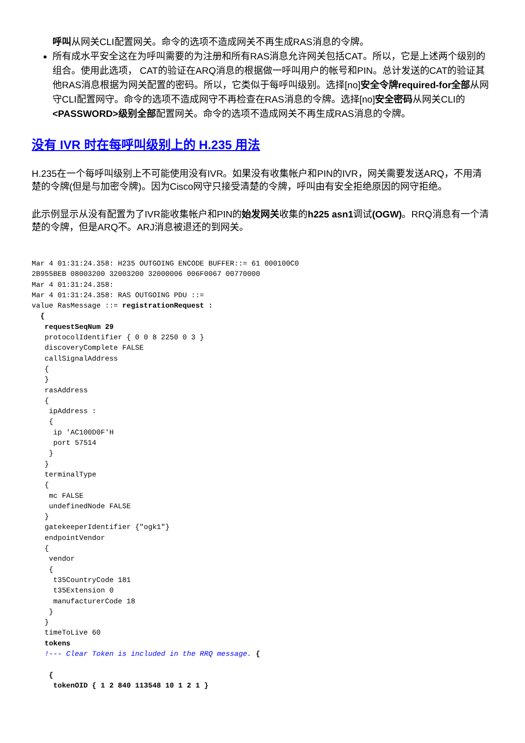呼叫从网关CLI配置网关。命令的选项不造成网关不再生成RAS消息的令牌。
所有成水平安全这在为呼叫需要的为注册和所有RAS消息允许网关包括CAT。所以，它是上述两个级别的组合。使用此选项， CAT的验证在ARQ消息的根据做一呼叫用户的帐号和PIN。总计发送的CAT的验证其他RAS消息根据为网关配置的密码。所以，它类似于每呼叫级别。选择[no]安全令牌required-for全部从网守CLI配置网守。命令的选项不造成网守不再检查在RAS消息的令牌。选择[no]安全密码从网关CLI的<PASSWORD>级别全部配置网关。命令的选项不造成网关不再生成RAS消息的令牌。
没有 IVR 时在每呼叫级别上的 H.235 用法
H.235在一个每呼叫级别上不可能使用没有IVR。如果没有收集帐户和PIN的IVR，网关需要发送ARQ，不用清楚的令牌(但是与加密令牌)。因为Cisco网守只接受清楚的令牌，呼叫由有安全拒绝原因的网守拒绝。
此示例显示从没有配置为了IVR能收集帐户和PIN的始发网关收集的h225 asn1调试(OGW)。RRQ消息有一个清楚的令牌，但是ARQ不。ARJ消息被退还的到网关。
Mar 4 01:31:24.358: H235 OUTGOING ENCODE BUFFER::= 61 000100C0
2B955BEB 08003200 32003200 32000006 006F0067 00770000
Mar 4 01:31:24.358:
Mar 4 01:31:24.358: RAS OUTGOING PDU ::=
value RasMessage ::= registrationRequest :
  {
   requestSeqNum 29
   protocolIdentifier { 0 0 8 2250 0 3 }
   discoveryComplete FALSE
   callSignalAddress
   {
   }
   rasAddress
   {
    ipAddress :
    {
     ip 'AC100D0F'H
     port 57514
    }
   }
   terminalType
   {
    mc FALSE
    undefinedNode FALSE
   }
   gatekeeperIdentifier {"ogk1"}
   endpointVendor
   {
    vendor
    {
     t35CountryCode 181
     t35Extension 0
     manufacturerCode 18
    }
   }
   timeToLive 60
   tokens
   !--- Clear Token is included in the RRQ message. {

    {
     tokenOID { 1 2 840 113548 10 1 2 1 }